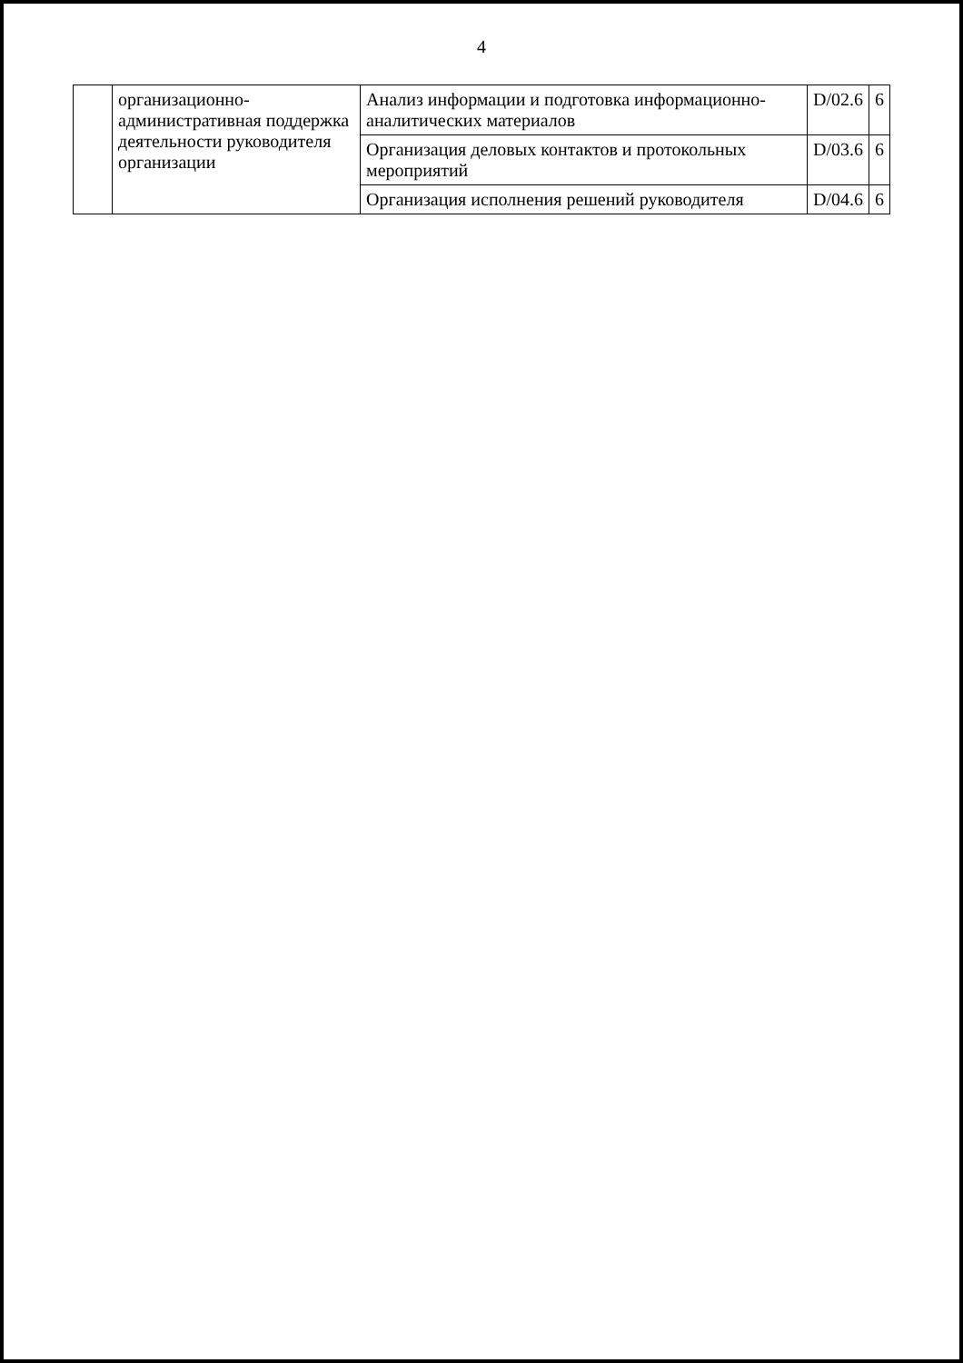4
| | организационно-административная поддержка деятельности руководителя организации | Анализ информации и подготовка информационно-аналитических материалов | D/02.6 | 6 |
| | | Организация деловых контактов и протокольных мероприятий | D/03.6 | 6 |
| | | Организация исполнения решений руководителя | D/04.6 | 6 |